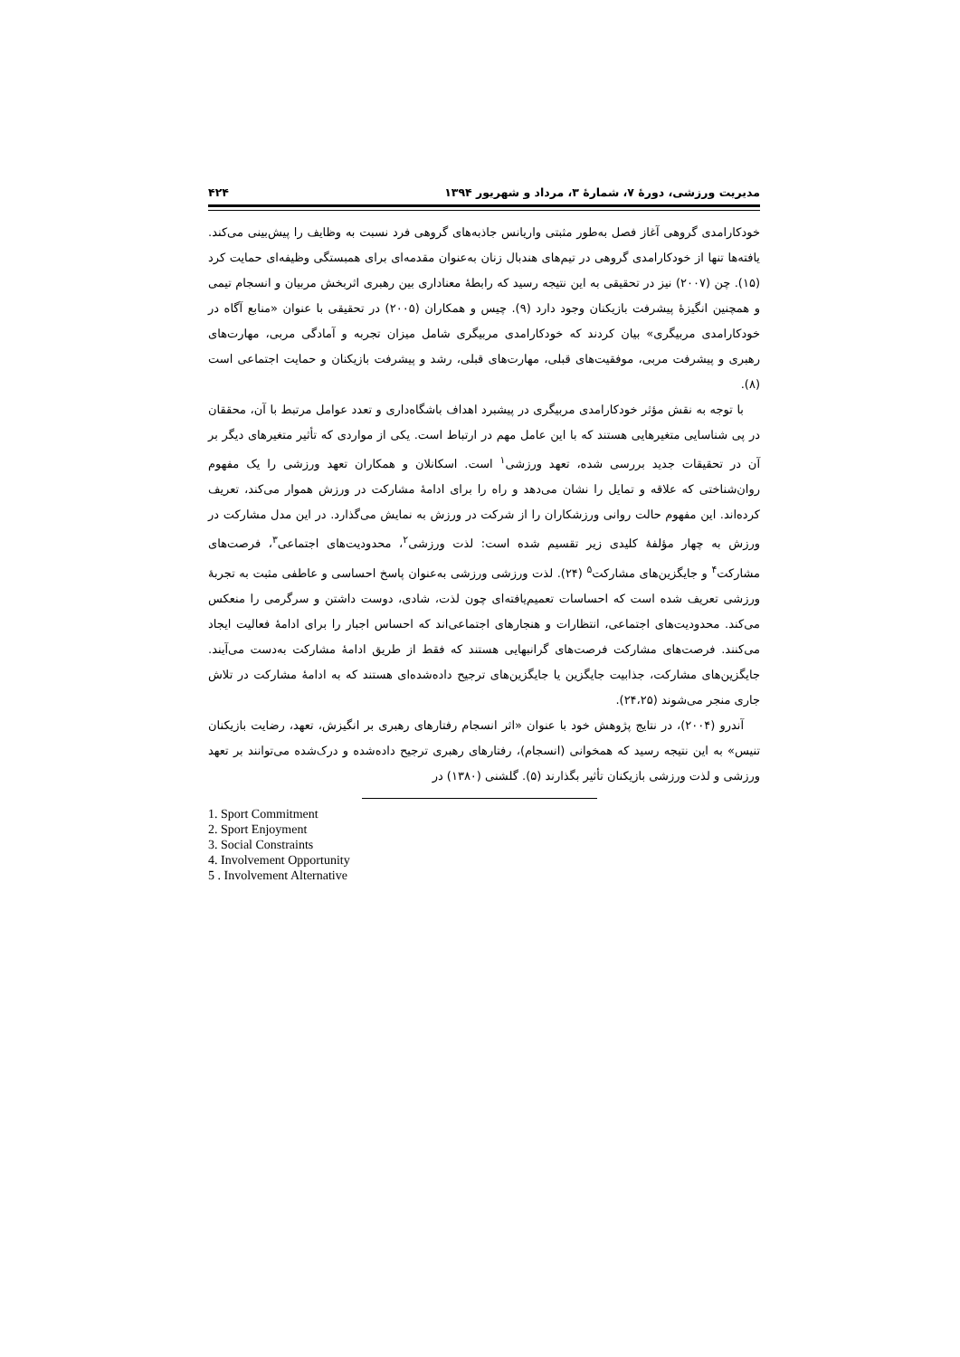مدیریت ورزشی، دورۀ ۷، شمارۀ ۳، مرداد و شهریور ۱۳۹۴ ۴۲۴
خودکارامدی گروهی آغاز فصل به‌طور مثبتی واریانس جاذبه‌های گروهی فرد نسبت به وظایف را پیش‌بینی می‌کند. یافته‌ها تنها از خودکارامدی گروهی در تیم‌های هندبال زنان به‌عنوان مقدمه‌ای برای همبستگی وظیفه‌ای حمایت کرد (۱۵). چن (۲۰۰۷) نیز در تحقیقی به این نتیجه رسید که رابطۀ معناداری بین رهبری اثربخش مربیان و انسجام تیمی و همچنین انگیزۀ پیشرفت بازیکنان وجود دارد (۹). چیس و همکاران (۲۰۰۵) در تحقیقی با عنوان «منابع آگاه در خودکارامدی مربیگری» بیان کردند که خودکارامدی مربیگری شامل میزان تجربه و آمادگی مربی، مهارت‌های رهبری و پیشرفت مربی، موفقیت‌های قبلی، مهارت‌های قبلی، رشد و پیشرفت بازیکنان و حمایت اجتماعی است (۸).
با توجه به نقش مؤثر خودکارامدی مربیگری در پیشبرد اهداف باشگاه‌داری و تعدد عوامل مرتبط با آن، محققان در پی شناسایی متغیرهایی هستند که با این عامل مهم در ارتباط است. یکی از مواردی که تأثیر متغیرهای دیگر بر آن در تحقیقات جدید بررسی شده، تعهد ورزشی<sup>۱</sup> است. اسکانلان و همکاران تعهد ورزشی را یک مفهوم روان‌شناختی که علاقه و تمایل را نشان می‌دهد و راه را برای ادامۀ مشارکت در ورزش هموار می‌کند، تعریف کرده‌اند. این مفهوم حالت روانی ورزشکاران را از شرکت در ورزش به نمایش می‌گذارد. در این مدل مشارکت در ورزش به چهار مؤلفۀ کلیدی زیر تقسیم شده است: لذت ورزشی<sup>۲</sup>، محدودیت‌های اجتماعی<sup>۳</sup>، فرصت‌های مشارکت<sup>۴</sup> و جایگزین‌های مشارکت<sup>۵</sup> (۲۴). لذت ورزشی ورزشی به‌عنوان پاسخ احساسی و عاطفی مثبت به تجربۀ ورزشی تعریف شده است که احساسات تعمیم‌یافته‌ای چون لذت، شادی، دوست داشتن و سرگرمی را منعکس می‌کند. محدودیت‌های اجتماعی، انتظارات و هنجارهای اجتماعی‌اند که احساس اجبار را برای ادامۀ فعالیت ایجاد می‌کنند. فرصت‌های مشارکت فرصت‌های گرانبهایی هستند که فقط از طریق ادامۀ مشارکت به‌دست می‌آیند. جایگزین‌های مشارکت، جذابیت جایگزین یا جایگزین‌های ترجیح داده‌شده‌ای هستند که به ادامۀ مشارکت در تلاش جاری منجر می‌شوند (۲۴،۲۵).
آندرو (۲۰۰۴)، در نتایج پژوهش خود با عنوان «اثر انسجام رفتارهای رهبری بر انگیزش، تعهد، رضایت بازیکنان تنیس» به این نتیجه رسید که همخوانی (انسجام)، رفتارهای رهبری ترجیح داده‌شده و درک‌شده می‌توانند بر تعهد ورزشی و لذت ورزشی بازیکنان تأثیر بگذارند (۵). گلشنی (۱۳۸۰) در
1. Sport Commitment
2. Sport Enjoyment
3. Social Constraints
4. Involvement Opportunity
5 . Involvement Alternative